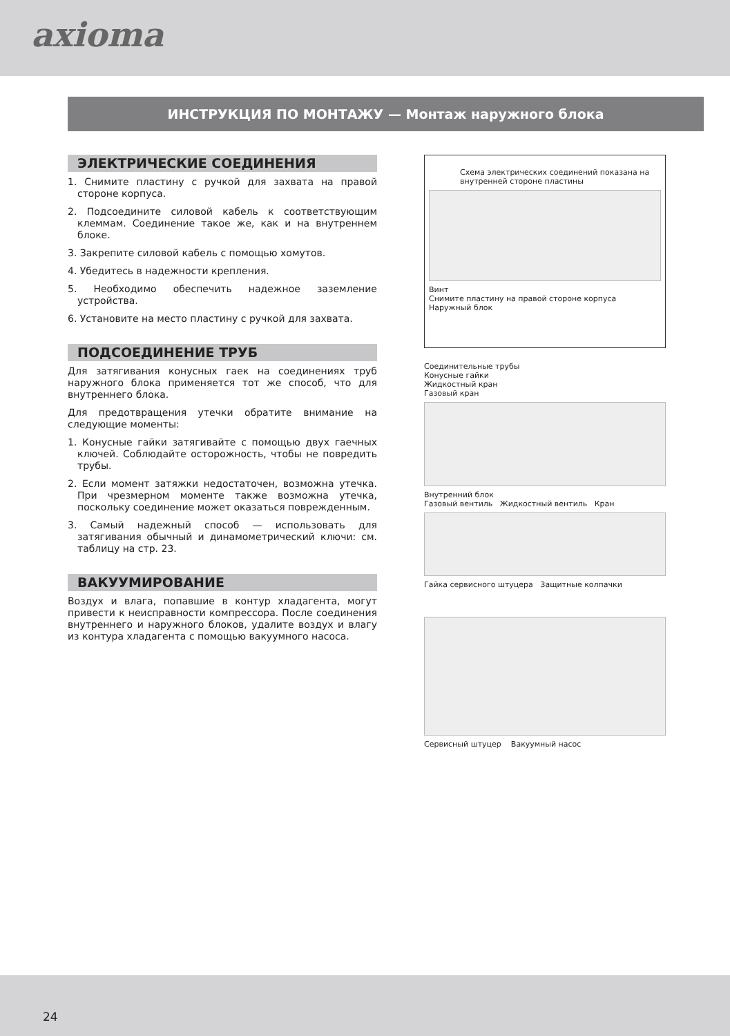axioma
ИНСТРУКЦИЯ ПО МОНТАЖУ — Монтаж наружного блока
ЭЛЕКТРИЧЕСКИЕ СОЕДИНЕНИЯ
1. Снимите пластину с ручкой для захвата на правой стороне корпуса.
2. Подсоедините силовой кабель к соответствующим клеммам. Соединение такое же, как и на внутреннем блоке.
3. Закрепите силовой кабель с помощью хомутов.
4. Убедитесь в надежности крепления.
5. Необходимо обеспечить надежное заземление устройства.
6. Установите на место пластину с ручкой для захвата.
ПОДСОЕДИНЕНИЕ ТРУБ
Для затягивания конусных гаек на соединениях труб наружного блока применяется тот же способ, что для внутреннего блока.
Для предотвращения утечки обратите внимание на следующие моменты:
1. Конусные гайки затягивайте с помощью двух гаечных ключей. Соблюдайте осторожность, чтобы не повредить трубы.
2. Если момент затяжки недостаточен, возможна утечка. При чрезмерном моменте также возможна утечка, поскольку соединение может оказаться поврежденным.
3. Самый надежный способ — использовать для затягивания обычный и динамометрический ключи: см. таблицу на стр. 23.
ВАКУУМИРОВАНИЕ
Воздух и влага, попавшие в контур хладагента, могут привести к неисправности компрессора. После соединения внутреннего и наружного блоков, удалите воздух и влагу из контура хладагента с помощью вакуумного насоса.
Схема электрических соединений показана на внутренней стороне пластины
Винт
Снимите пластину на правой стороне корпуса
Наружный блок
Соединительные трубы
Конусные гайки
Жидкостный кран
Газовый кран
Внутренний блок
Газовый вентиль Жидкостный вентиль Кран
Гайка сервисного штуцера Защитные колпачки
Сервисный штуцер Вакуумный насос
24